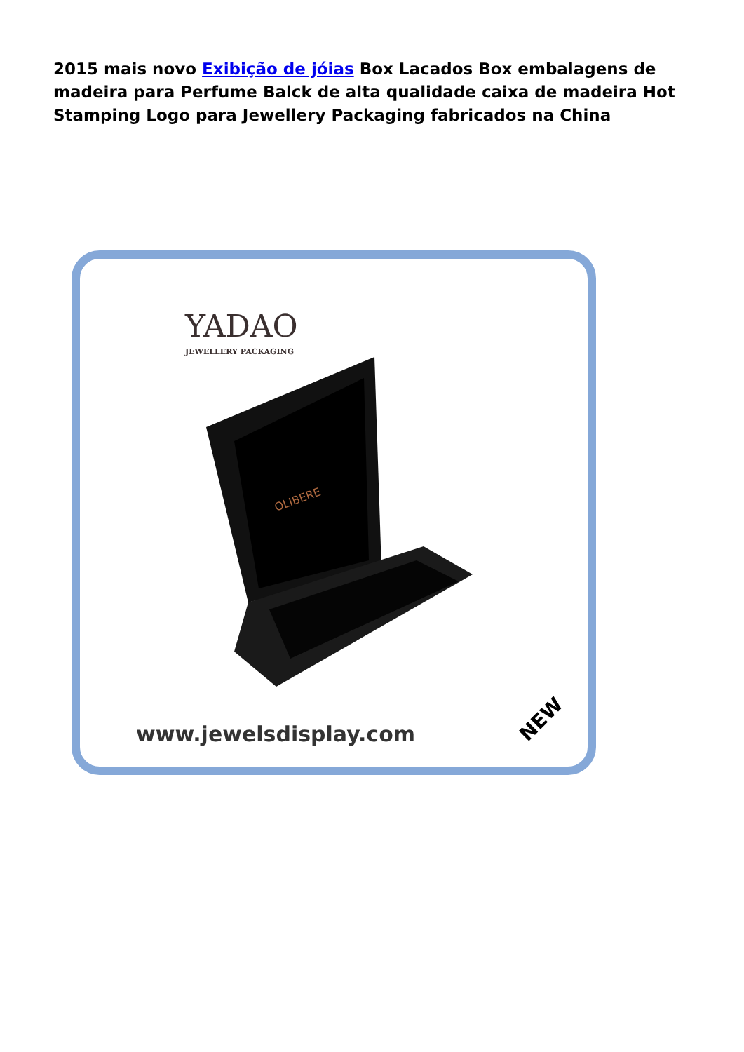2015 mais novo Exibição de jóias Box Lacados Box embalagens de madeira para Perfume Balck de alta qualidade caixa de madeira Hot Stamping Logo para Jewellery Packaging fabricados na China
YADAO
JEWELLERY PACKAGING
OLIBERE
www.jewelsdisplay.com
NEW